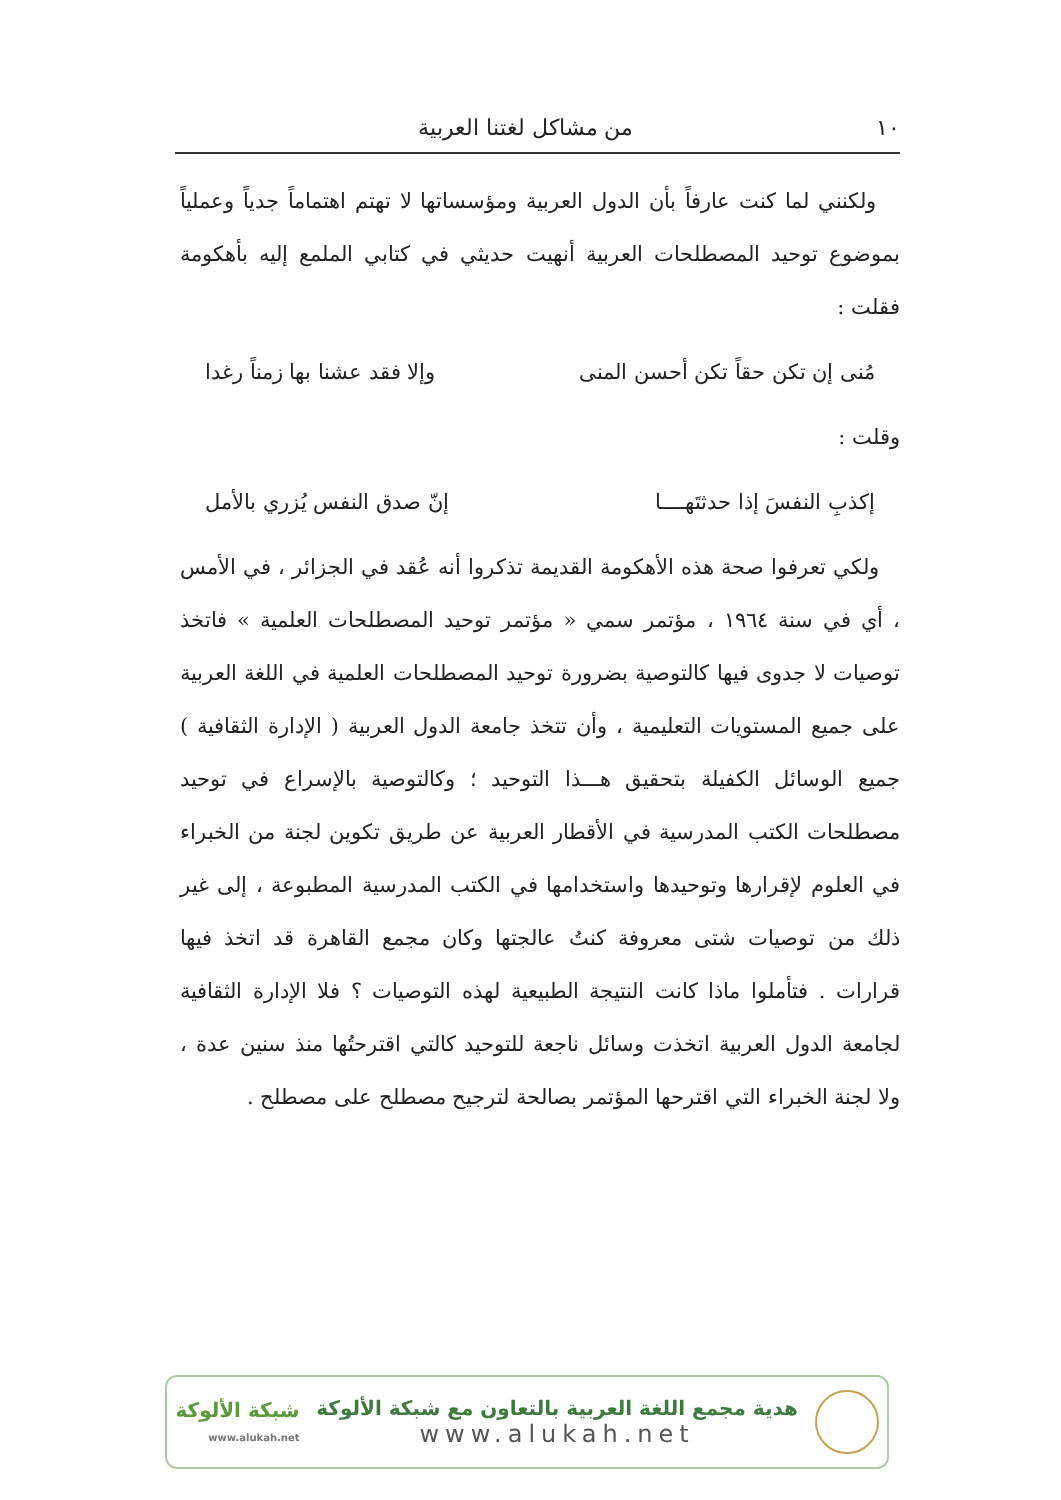١٠ من مشاكل لغتنا العربية
ولكنني لما كنت عارفاً بأن الدول العربية ومؤسساتها لا تهتم اهتماماً جدياً وعملياً بموضوع توحيد المصطلحات العربية أنهيت حديثي في كتابي الملمع إليه بأهكومة فقلت :
مُنى إن تكن حقاً تكن أحسن المنى وإلا فقد عشنا بها زمناً رغدا
وقلت :
إكذبِ النفسَ إذا حدثتَهــــا إنّ صدق النفس يُزري بالأمل
ولكي تعرفوا صحة هذه الأهكومة القديمة تذكروا أنه عُقد في الجزائر ، في الأمس ، أي في سنة ١٩٦٤ ، مؤتمر سمي « مؤتمر توحيد المصطلحات العلمية » فاتخذ توصيات لا جدوى فيها كالتوصية بضرورة توحيد المصطلحات العلمية في اللغة العربية على جميع المستويات التعليمية ، وأن تتخذ جامعة الدول العربية ( الإدارة الثقافية ) جميع الوسائل الكفيلة بتحقيق هـــذا التوحيد ؛ وكالتوصية بالإسراع في توحيد مصطلحات الكتب المدرسية في الأقطار العربية عن طريق تكوين لجنة من الخبراء في العلوم لإقرارها وتوحيدها واستخدامها في الكتب المدرسية المطبوعة ، إلى غير ذلك من توصيات شتى معروفة كنتُ عالجتها وكان مجمع القاهرة قد اتخذ فيها قرارات . فتأملوا ماذا كانت النتيجة الطبيعية لهذه التوصيات ؟ فلا الإدارة الثقافية لجامعة الدول العربية اتخذت وسائل ناجعة للتوحيد كالتي اقترحتُها منذ سنين عدة ، ولا لجنة الخبراء التي اقترحها المؤتمر بصالحة لترجيح مصطلح على مصطلح .
هدية مجمع اللغة العربية بالتعاون مع شبكة الألوكة
www.alukah.net
شبكة الألوكة
www.alukah.net